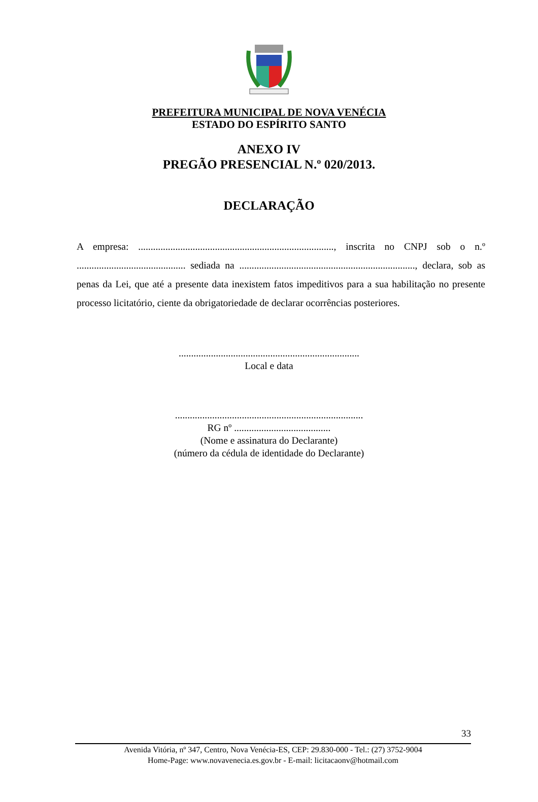PREFEITURA MUNICIPAL DE NOVA VENÉCIA
ESTADO DO ESPÍRITO SANTO
ANEXO IV
PREGÃO PRESENCIAL N.º 020/2013.
DECLARAÇÃO
A empresa: ..............................................................................., inscrita no CNPJ sob o n.º ............................................ sediada na ......................................................................., declara, sob as penas da Lei, que até a presente data inexistem fatos impeditivos para a sua habilitação no presente processo licitatório, ciente da obrigatoriedade de declarar ocorrências posteriores.
.........................................................................
Local e data
............................................................................
RG nº .......................................
(Nome e assinatura do Declarante)
(número da cédula de identidade do Declarante)
33
Avenida Vitória, nº 347, Centro, Nova Venécia-ES, CEP: 29.830-000 - Tel.: (27) 3752-9004
Home-Page: www.novavenecia.es.gov.br - E-mail: licitacaonv@hotmail.com